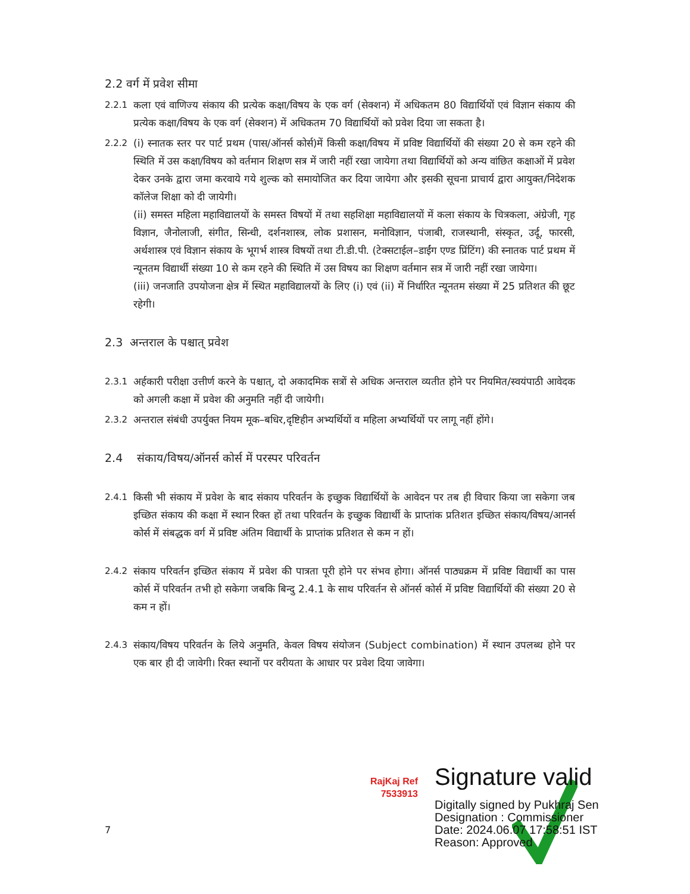2.2 वर्ग में प्रवेश सीमा
2.2.1 कला एवं वाणिज्य संकाय की प्रत्येक कक्षा/विषय के एक वर्ग (सेक्शन) में अधिकतम 80 विद्यार्थियों एवं विज्ञान संकाय की प्रत्येक कक्षा/विषय के एक वर्ग (सेक्शन) में अधिकतम 70 विद्यार्थियों को प्रवेश दिया जा सकता है।
2.2.2 (i) स्नातक स्तर पर पार्ट प्रथम (पास/ऑनर्स कोर्स)में किसी कक्षा/विषय में प्रविष्ट विद्यार्थियों की संख्या 20 से कम रहने की स्थिति में उस कक्षा/विषय को वर्तमान शिक्षण सत्र में जारी नहीं रखा जायेगा तथा विद्यार्थियों को अन्य वांछित कक्षाओं में प्रवेश देकर उनके द्वारा जमा करवाये गये शुल्क को समायोजित कर दिया जायेगा और इसकी सूचना प्राचार्य द्वारा आयुक्त/निदेशक कॉलेज शिक्षा को दी जायेगी।
(ii) समस्त महिला महाविद्यालयों के समस्त विषयों में तथा सहशिक्षा महाविद्यालयों में कला संकाय के चित्रकला, अंग्रेजी, गृह विज्ञान, जैनोलाजी, संगीत, सिन्धी, दर्शनशास्त्र, लोक प्रशासन, मनोविज्ञान, पंजाबी, राजस्थानी, संस्कृत, उर्दू, फारसी, अर्थशास्त्र एवं विज्ञान संकाय के भूगर्भ शास्त्र विषयों तथा टी.डी.पी. (टेक्सटाईल–डाईंग एण्ड प्रिंटिंग) की स्नातक पार्ट प्रथम में न्यूनतम विद्यार्थी संख्या 10 से कम रहने की स्थिति में उस विषय का शिक्षण वर्तमान सत्र में जारी नहीं रखा जायेगा।
(iii) जनजाति उपयोजना क्षेत्र में स्थित महाविद्यालयों के लिए (i) एवं (ii) में निर्धारित न्यूनतम संख्या में 25 प्रतिशत की छूट रहेगी।
2.3 अन्तराल के पश्चात् प्रवेश
2.3.1 अर्हकारी परीक्षा उत्तीर्ण करने के पश्चात्, दो अकादमिक सत्रों से अधिक अन्तराल व्यतीत होने पर नियमित/स्वयंपाठी आवेदक को अगली कक्षा में प्रवेश की अनुमति नहीं दी जायेगी।
2.3.2 अन्तराल संबंधी उपर्युक्त नियम मूक–बधिर,दृष्टिहीन अभ्यर्थियों व महिला अभ्यर्थियों पर लागू नहीं होंगे।
2.4 संकाय/विषय/ऑनर्स कोर्स में परस्पर परिवर्तन
2.4.1 किसी भी संकाय में प्रवेश के बाद संकाय परिवर्तन के इच्छुक विद्यार्थियों के आवेदन पर तब ही विचार किया जा सकेगा जब इच्छित संकाय की कक्षा में स्थान रिक्त हों तथा परिवर्तन के इच्छुक विद्यार्थी के प्राप्तांक प्रतिशत इच्छित संकाय/विषय/आनर्स कोर्स में संबद्धक वर्ग में प्रविष्ट अंतिम विद्यार्थी के प्राप्तांक प्रतिशत से कम न हों।
2.4.2 संकाय परिवर्तन इच्छित संकाय में प्रवेश की पात्रता पूरी होने पर संभव होगा। ऑनर्स पाठ्यक्रम में प्रविष्ट विद्यार्थी का पास कोर्स में परिवर्तन तभी हो सकेगा जबकि बिन्दु 2.4.1 के साथ परिवर्तन से ऑनर्स कोर्स में प्रविष्ट विद्यार्थियों की संख्या 20 से कम न हों।
2.4.3 संकाय/विषय परिवर्तन के लिये अनुमति, केवल विषय संयोजन (Subject combination) में स्थान उपलब्ध होने पर एक बार ही दी जावेगी। रिक्त स्थानों पर वरीयता के आधार पर प्रवेश दिया जावेगा।
RajKaj Ref 7533913
Signature valid
Digitally signed by Pukhraj Sen
Designation : Commissioner
Date: 2024.06.07 17:58:51 IST
Reason: Approved
7